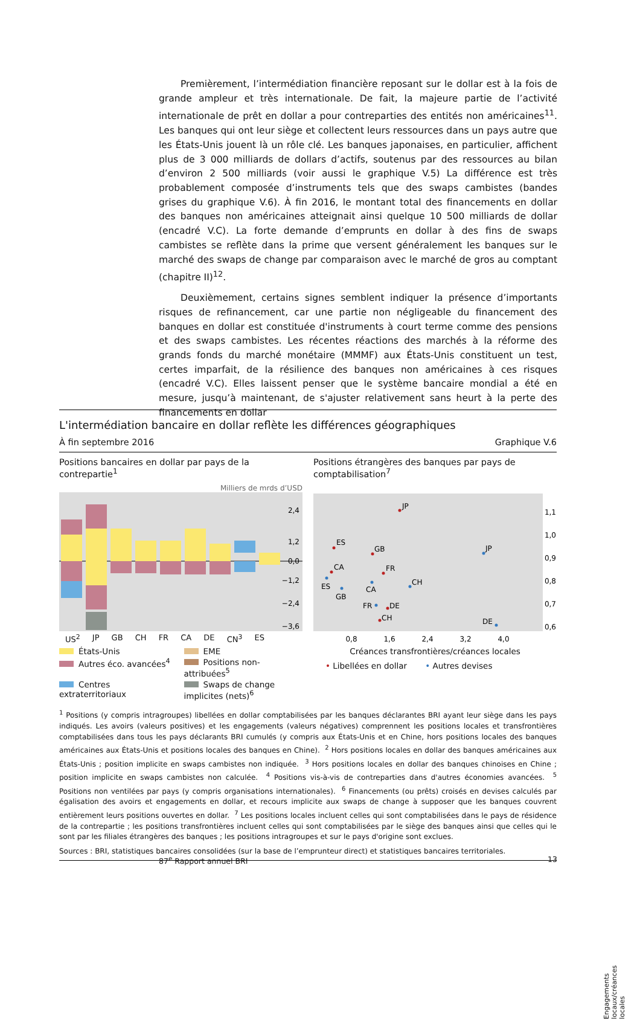Premièrement, l’intermédiation financière reposant sur le dollar est à la fois de grande ampleur et très internationale. De fait, la majeure partie de l’activité internationale de prêt en dollar a pour contreparties des entités non américaines<sup>11</sup>. Les banques qui ont leur siège et collectent leurs ressources dans un pays autre que les États-Unis jouent là un rôle clé. Les banques japonaises, en particulier, affichent plus de 3 000 milliards de dollars d’actifs, soutenus par des ressources au bilan d’environ 2 500 milliards (voir aussi le graphique V.5) La différence est très probablement composée d’instruments tels que des swaps cambistes (bandes grises du graphique V.6). À fin 2016, le montant total des financements en dollar des banques non américaines atteignait ainsi quelque 10 500 milliards de dollar (encadré V.C). La forte demande d’emprunts en dollar à des fins de swaps cambistes se reflète dans la prime que versent généralement les banques sur le marché des swaps de change par comparaison avec le marché de gros au comptant (chapitre II)<sup>12</sup>.
Deuxièmement, certains signes semblent indiquer la présence d’importants risques de refinancement, car une partie non négligeable du financement des banques en dollar est constituée d'instruments à court terme comme des pensions et des swaps cambistes. Les récentes réactions des marchés à la réforme des grands fonds du marché monétaire (MMMF) aux États-Unis constituent un test, certes imparfait, de la résilience des banques non américaines à ces risques (encadré V.C). Elles laissent penser que le système bancaire mondial a été en mesure, jusqu’à maintenant, de s'ajuster relativement sans heurt à la perte des financements en dollar
L'intermédiation bancaire en dollar reflète les différences géographiques
À fin septembre 2016 Graphique V.6
Positions bancaires en dollar par pays de la contrepartie<sup>1</sup>
Milliers de mrds d’USD
2,4
1,2
0,0
−1,2
−2,4
−3,6
US<sup>2</sup> JP GB CH FR CA DE CN<sup>3</sup> ES
États-Unis
EME
Autres éco. avancées<sup>4</sup>
Positions non-attribuées<sup>5</sup>
Centres extraterritoriaux
Swaps de change implicites (nets)<sup>6</sup>
Positions étrangères des banques par pays de comptabilisation<sup>7</sup>
JP
ES
GB
CA
FR
JP
ES
GB
CA
CH
FR
DE
CH
DE
1,1
1,0
0,9
0,8
0,7
0,6
0,8
1,6
2,4
3,2
4,0
Créances transfrontières/créances locales
Engagements locaux/créances locales
• Libellées en dollar • Autres devises
<sup>1</sup> Positions (y compris intragroupes) libellées en dollar comptabilisées par les banques déclarantes BRI ayant leur siège dans les pays indiqués. Les avoirs (valeurs positives) et les engagements (valeurs négatives) comprennent les positions locales et transfrontières comptabilisées dans tous les pays déclarants BRI cumulés (y compris aux États-Unis et en Chine, hors positions locales des banques américaines aux États-Unis et positions locales des banques en Chine). <sup>2</sup> Hors positions locales en dollar des banques américaines aux États-Unis ; position implicite en swaps cambistes non indiquée. <sup>3</sup> Hors positions locales en dollar des banques chinoises en Chine ; position implicite en swaps cambistes non calculée. <sup>4</sup> Positions vis-à-vis de contreparties dans d'autres économies avancées. <sup>5</sup> Positions non ventilées par pays (y compris organisations internationales). <sup>6</sup> Financements (ou prêts) croisés en devises calculés par égalisation des avoirs et engagements en dollar, et recours implicite aux swaps de change à supposer que les banques couvrent entièrement leurs positions ouvertes en dollar. <sup>7</sup> Les positions locales incluent celles qui sont comptabilisées dans le pays de résidence de la contrepartie ; les positions transfrontières incluent celles qui sont comptabilisées par le siège des banques ainsi que celles qui le sont par les filiales étrangères des banques ; les positions intragroupes et sur le pays d'origine sont exclues.
Sources : BRI, statistiques bancaires consolidées (sur la base de l’emprunteur direct) et statistiques bancaires territoriales.
87<sup>e</sup> Rapport annuel BRI 13